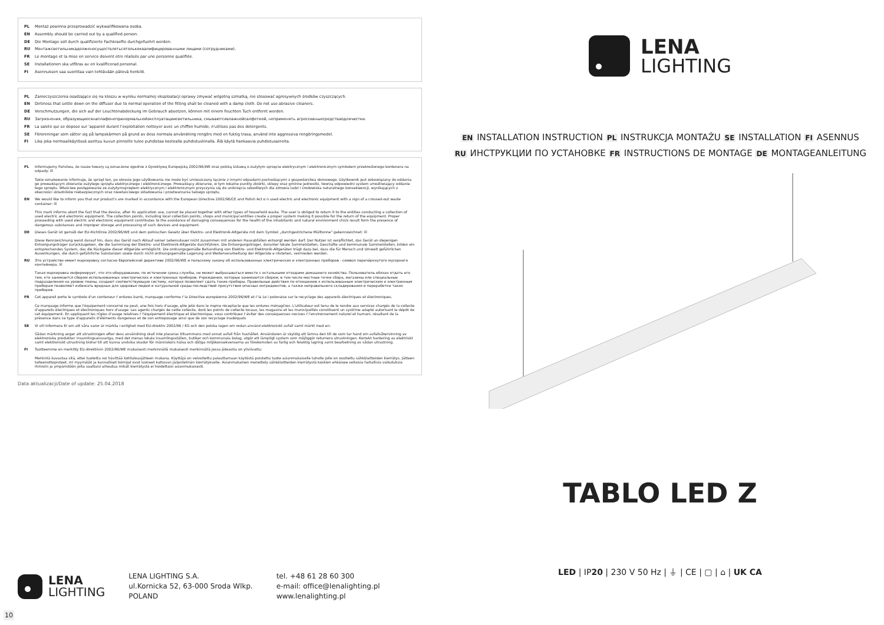PL Montaż powinna przeprowadzić wykwalifikowana osoba.
EN Assembly should be carried out by a qualified person.
DE Die Montage soll durch qualifizierte Fachkraefte durchgefuehrt werden.
RU Монтажсветильникадолженосуществлятьсятолькоквалифицированными лицами (сотрудниками).
FR Le montage et la mise en service doivent etre réalisés par une personne qualifiée.
SE Installationen ska utföras av en kvalificerad personal.
FI Asennuksen saa suorittaa vain tehtävään pätevä henkilö.
PL Zanieczyszczenia osadzające się na kloszu w wyniku normalnej eksploatacji oprawy zmywać wilgotną szmatką, nie stosować agresywnych środków czyszczących.
EN Dirtiness that settle down on the diffuser due to normal operation of the fitting shall be cleaned with a damp cloth. Do not use abrasive cleaners.
DE Verschmutzungen, die sich auf der Leuchtenabdeckung im Gebrauch absetzen, können mit einem feuchten Tuch entfernt werden.
RU Загрязнения, образующиесянаплафонепринормальнойэксплуатациисветильника, смываютсявлажнойсалфеткой, неприменять агрессивныесредстваодлячистки.
FR La salete qui se depose sur 'appareil durant l'exploitation nettoyer avec un chiffon humide, n'utilises pas des detergents.
SE Föroreningar som sätter sig på lampskärmen på grund av dess normala användning rengörs med en fuktig trasa, använd inte aggressiva rengöringsmedel.
FI Lika joka normaalikäytössä asettuu kuvun pinnoille tulee puhdistaa kostealla puhdistusliinalla. Älä käytä hankaavia puhdistusaineita.
PL Informujemy Państwa, że nasze towary są oznaczone zgodnie z Dyrektywą Europejską 2002/96/WE oraz polską Ustawą o zużytym sprzęcie elektrycznym i elektronicznym symbolem przekreślonego kontenera na odpady: ☒
Takie oznakowanie informuje, że sprzęt ten, po okresie jego użytkowania nie może być umieszczany łącznie z innymi odpadami pochodzącymi z gospodarstwa domowego. Użytkownik jest zobowiązany do oddania go prowadzącym zbieranie zużytego sprzętu elektrycznego i elektronicznego. Prowadzący zbieranie, w tym lokalne punkty zbiórki, sklepy oraz gminne jednostki, tworzą odpowiedni system umożliwiający oddanie tego sprzętu. Właściwe postępowanie ze zużytymsprzętem elektrycznym i elektronicznym przyczynia się do uniknięcia szkodliwych dla zdrowia ludzi i środowiska naturalnego konsekwencji, wynikających z obecności składników niebezpiecznych oraz niewłaściwego składowania i przetwarzania takiego sprzętu.
EN We would like to inform you that our product's are marked in accordance with the European Directive 2002/96/CE and Polish Act o n used electric and electronic equipment with a sign of a crossed-out waste container: ☒
This mark informs abort the fact that the device, after its application use, cannot be placed together with other types of household waste. The user is obliged to return it to the entities conducting a collection of used electric and electronic equipment. The collection points, including local collection points, shops and municipal entities create a proper system making it possible for the return of the equipment. Proper proceeding with used electric and electronic equipment contributes to the avoidance of damaging consequences for the health of the inhabitants and natural environment chick result form the presence of dangerous substances and improper storage and processing of such devices and equipment.
DE Dieses Gerät ist gemäß der EU-Richtlinie 2002/96/WE und dem polnischen Gesetz über Elektro- und Elektronik-Altgeräte mit dem Symbol „durchgestrichene Mülltonne" gekennzeichnet: ☒
Diese Kennzeichnung weist darauf hin, dass das Gerät nach Ablauf seiner Lebensdauer nicht zusammen mit anderen Hausabfällen entsorgt werden darf. Der Nutzer ist verpflichtet, das Gerät an diejenigen Entsorgungsträger zurückzugeben, die die Sammlung der Elektro- und Elektronik-Altgeräte durchführen. Die Entsorgungsträger, darunter lokale Sammelstellen, Geschäfte und kommunale Sammelstellen, bilden ein entsprechendes System, das die Rückgabe dieser Altgeräte ermöglicht. Die ordnungsgemäße Behandlung von Elektro- und Elektronik-Altgeräten trägt dazu bei, dass die für Mensch und Umwelt gefährlichen Auswirkungen, die durch gefährliche Substanzen sowie durch nicht ordnungsgemäße Lagerung und Weiterverarbeitung der Altgeräte e ntstehen, vermieden werden.
RU Это устройство имеет маркировку согласно Европейской директиве 2002/96/WE и польскому закону об использованных электрических и электронных приборов - символ перечёркнутого мусорного контейнера. ☒
Такая маркировка информирует, что это оборудование, по истечении срока службы, не может выбрасываться вместе с остальными отходами домашнего хозяйства. Пользователь обязан отдать его тем, кто занимается сбором использованных электрических и электронных приборов. Учреждения, которые занимаются сбором, в том числе местные точки сбора, магазины или специальные подразделения на уровне гмины, создают соответствующую систему, которая позволяет сдать такие приборы. Правильные действия по отношению к использованным электрическим и электронным приборам позволяют избежать вредных для здоровья людей и натуральной среды последствий присутствия опасных ингредиентов, а также неправильного складирования и переработки таких приборов.
FR Cet appareil porte le symbole d'un conteneur ŕ ordures barré, marquage conforme ŕ la Directive européenne 2002/96/WE et ŕ la Lo i polonaise sur le recyclage des appareils électriques et électroniques.
Ce marquage informe que l'équipement concerné ne peut, une fois hors d'usage, ętre jeté dans le męme réceptacle que les ordures ménagčres. L'utilisateur est tenu de le rendre aux services chargés de la collecte d'appareils électriques et électroniques hors d'usage. Les agents chargés de cette collecte, dont les points de collecte locaux, les magasins et les municipalités constituent un systčme adapté autorisant le dépôt de cet équipement. En appliquant les rčgles d'usage relatives ŕ l'équipement électrique et électronique, vous contribuez ŕ éviter des conséquences nocives ŕ l'environnement naturel et humani, résultant de la présence dans ce type d'appareils d'éléments dangereux et de son entreposage ainsi que de son recyclage inadéquats
SE Vi vill informera Er om att våra varor är märkta i enlighet med EU-direktiv 2002/96 / EG och den polska lagen om redan använd elektroniskt avfall samt märkt med en:
Sådan märkning anger att utrustningen efter dess användning skall inte placeras tillsammans med annat avfall från hushållet. Användaren är skyldig att lämna den till de som tar hand om avfallsåtervinning av elektroniska produkter. Insamlingsansvariga, med det menas lokala insamlingsställen, butiker och kommunala bolag, utgör ett lämpligt system som möjliggör returnera utrustningen. Korrekt hantering av elektriskt samt elektroniskt utrustning bidrar till att kunna undvika skador för människors hälsa och dåliga miljökonsekvenserna av förekomsten av farlig och felaktig lagring samt bearbetning av sådan utrustning.
FI Tuotteemme on merkitty EU-direktiivin 2002/96/WE mukaisesti merkinnällä mukaisesti merkinnällä jossa jäteastia on yliviivattu:
Merkintä kuvastaa sitä, ettei tuotetta voi hävittää kotitalousjätteen mukana. Käyttäjä on velvoitettu palauttamaan käytöstä poistettu tuote asianmukaiselle taholle jolle on osoitettu sähkölaitteiden kierrätys. Jätteen talteenottopisteet, ml myymälät ja kunnalliset toimijat ovat luoneet kattavan järjestelmän kierrätykselle. Asianmukainen menettely sähkölaitteiden kierrätystä koskien ehkäisee sellaisia haitallisia vaikutuksia ihmisiin ja ympäristöön joita saattaisi aiheutua mikäli kierrätystä ei hoidettaisi asianmukaisesti.
Data aktualizacji/Date of update: 25.04.2018
LENA
LIGHTING
EN INSTALLATION INSTRUCTION PL INSTRUKCJA MONTAŻU SE INSTALLATION FI ASENNUS
RU ИНСТРУКЦИИ ПО УСТАНОВКЕ FR INSTRUCTIONS DE MONTAGE DE MONTAGEANLEITUNG
TABLO LED Z
LED | IP20 | 230 V 50 Hz | ⏚ | CE | ▢ | ⌂ | UK CA
LENA
LIGHTING
LENA LIGHTING S.A.
ul.Kornicka 52, 63-000 Sroda Wlkp.
POLAND
tel. +48 61 28 60 300
e-mail: office@lenalighting.pl
www.lenalighting.pl
10